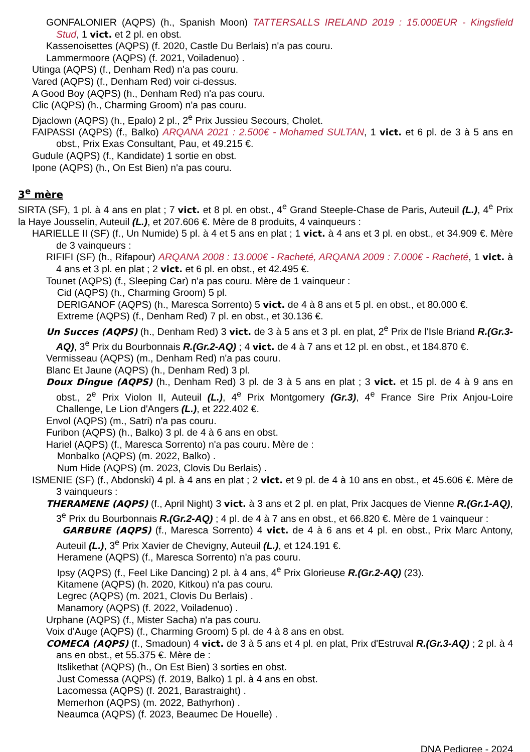GONFALONIER (AQPS) (h., Spanish Moon) TATTERSALLS IRELAND 2019 : 15.000EUR - Kingsfield Stud, 1 vict. et 2 pl. en obst.
Kassenoisettes (AQPS) (f. 2020, Castle Du Berlais) n'a pas couru.
Lammermoore (AQPS) (f. 2021, Voiladenuo) .
Utinga (AQPS) (f., Denham Red) n'a pas couru.
Vared (AQPS) (f., Denham Red) voir ci-dessus.
A Good Boy (AQPS) (h., Denham Red) n'a pas couru.
Clic (AQPS) (h., Charming Groom) n'a pas couru.
Djaclown (AQPS) (h., Epalo) 2 pl., 2<sup>e</sup> Prix Jussieu Secours, Cholet.
FAIPASSI (AQPS) (f., Balko) ARQANA 2021 : 2.500€ - Mohamed SULTAN, 1 vict. et 6 pl. de 3 à 5 ans en obst., Prix Exas Consultant, Pau, et 49.215 €.
Gudule (AQPS) (f., Kandidate) 1 sortie en obst.
Ipone (AQPS) (h., On Est Bien) n'a pas couru.
3<sup>e</sup> mère
SIRTA (SF), 1 pl. à 4 ans en plat ; 7 vict. et 8 pl. en obst., 4<sup>e</sup> Grand Steeple-Chase de Paris, Auteuil (L.), 4<sup>e</sup> Prix la Haye Jousselin, Auteuil (L.), et 207.606 €. Mère de 8 produits, 4 vainqueurs :
HARIELLE II (SF) (f., Un Numide) 5 pl. à 4 et 5 ans en plat ; 1 vict. à 4 ans et 3 pl. en obst., et 34.909 €. Mère de 3 vainqueurs :
RIFIFI (SF) (h., Rifapour) ARQANA 2008 : 13.000€ - Racheté, ARQANA 2009 : 7.000€ - Racheté, 1 vict. à 4 ans et 3 pl. en plat ; 2 vict. et 6 pl. en obst., et 42.495 €.
Tounet (AQPS) (f., Sleeping Car) n'a pas couru. Mère de 1 vainqueur :
Cid (AQPS) (h., Charming Groom) 5 pl.
DERIGANOF (AQPS) (h., Maresca Sorrento) 5 vict. de 4 à 8 ans et 5 pl. en obst., et 80.000 €.
Extreme (AQPS) (f., Denham Red) 7 pl. en obst., et 30.136 €.
Un Succes (AQPS) (h., Denham Red) 3 vict. de 3 à 5 ans et 3 pl. en plat, 2<sup>e</sup> Prix de l'Isle Briand R.(Gr.3-AQ), 3<sup>e</sup> Prix du Bourbonnais R.(Gr.2-AQ) ; 4 vict. de 4 à 7 ans et 12 pl. en obst., et 184.870 €.
Vermisseau (AQPS) (m., Denham Red) n'a pas couru.
Blanc Et Jaune (AQPS) (h., Denham Red) 3 pl.
Doux Dingue (AQPS) (h., Denham Red) 3 pl. de 3 à 5 ans en plat ; 3 vict. et 15 pl. de 4 à 9 ans en obst., 2<sup>e</sup> Prix Violon II, Auteuil (L.), 4<sup>e</sup> Prix Montgomery (Gr.3), 4<sup>e</sup> France Sire Prix Anjou-Loire Challenge, Le Lion d'Angers (L.), et 222.402 €.
Envol (AQPS) (m., Satri) n'a pas couru.
Furibon (AQPS) (h., Balko) 3 pl. de 4 à 6 ans en obst.
Hariel (AQPS) (f., Maresca Sorrento) n'a pas couru. Mère de :
Monbalko (AQPS) (m. 2022, Balko) .
Num Hide (AQPS) (m. 2023, Clovis Du Berlais) .
ISMENIE (SF) (f., Abdonski) 4 pl. à 4 ans en plat ; 2 vict. et 9 pl. de 4 à 10 ans en obst., et 45.606 €. Mère de 3 vainqueurs :
THERAMENE (AQPS) (f., April Night) 3 vict. à 3 ans et 2 pl. en plat, Prix Jacques de Vienne R.(Gr.1-AQ), 3<sup>e</sup> Prix du Bourbonnais R.(Gr.2-AQ) ; 4 pl. de 4 à 7 ans en obst., et 66.820 €. Mère de 1 vainqueur :
GARBURE (AQPS) (f., Maresca Sorrento) 4 vict. de 4 à 6 ans et 4 pl. en obst., Prix Marc Antony, Auteuil (L.), 3<sup>e</sup> Prix Xavier de Chevigny, Auteuil (L.), et 124.191 €.
Heramene (AQPS) (f., Maresca Sorrento) n'a pas couru.
Ipsy (AQPS) (f., Feel Like Dancing) 2 pl. à 4 ans, 4<sup>e</sup> Prix Glorieuse R.(Gr.2-AQ) (23).
Kitamene (AQPS) (h. 2020, Kitkou) n'a pas couru.
Legrec (AQPS) (m. 2021, Clovis Du Berlais) .
Manamory (AQPS) (f. 2022, Voiladenuo) .
Urphane (AQPS) (f., Mister Sacha) n'a pas couru.
Voix d'Auge (AQPS) (f., Charming Groom) 5 pl. de 4 à 8 ans en obst.
COMECA (AQPS) (f., Smadoun) 4 vict. de 3 à 5 ans et 4 pl. en plat, Prix d'Estruval R.(Gr.3-AQ) ; 2 pl. à 4 ans en obst., et 55.375 €. Mère de :
Itslikethat (AQPS) (h., On Est Bien) 3 sorties en obst.
Just Comessa (AQPS) (f. 2019, Balko) 1 pl. à 4 ans en obst.
Lacomessa (AQPS) (f. 2021, Barastraight) .
Memerhon (AQPS) (m. 2022, Bathyrhon) .
Neaumca (AQPS) (f. 2023, Beaumec De Houelle) .
DNA Pedigree - 2024